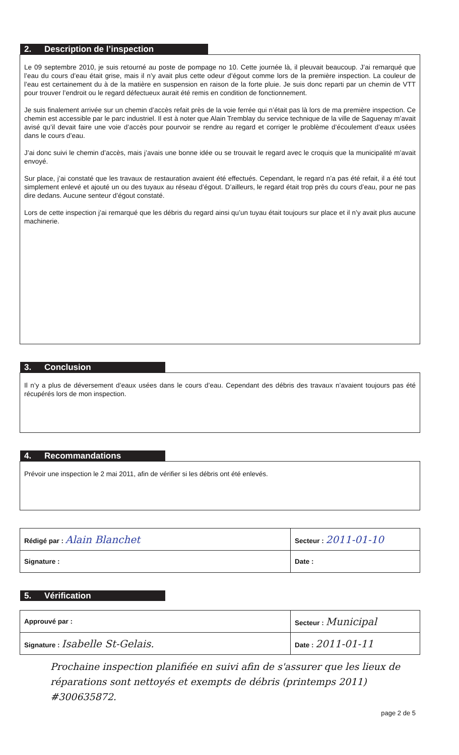2. Description de l’inspection
Le 09 septembre 2010, je suis retourné au poste de pompage no 10. Cette journée là, il pleuvait beaucoup. J’ai remarqué que l’eau du cours d’eau était grise, mais il n’y avait plus cette odeur d’égout comme lors de la première inspection. La couleur de l’eau est certainement du à de la matière en suspension en raison de la forte pluie. Je suis donc reparti par un chemin de VTT pour trouver l’endroit ou le regard défectueux aurait été remis en condition de fonctionnement.
Je suis finalement arrivée sur un chemin d’accès refait près de la voie ferrée qui n’était pas là lors de ma première inspection. Ce chemin est accessible par le parc industriel. Il est à noter que Alain Tremblay du service technique de la ville de Saguenay m’avait avisé qu’il devait faire une voie d’accès pour pourvoir se rendre au regard et corriger le problème d’écoulement d’eaux usées dans le cours d’eau.
J’ai donc suivi le chemin d’accès, mais j’avais une bonne idée ou se trouvait le regard avec le croquis que la municipalité m’avait envoyé.
Sur place, j’ai constaté que les travaux de restauration avaient été effectués. Cependant, le regard n’a pas été refait, il a été tout simplement enlevé et ajouté un ou des tuyaux au réseau d’égout. D’ailleurs, le regard était trop près du cours d’eau, pour ne pas dire dedans. Aucune senteur d’égout constaté.
Lors de cette inspection j’ai remarqué que les débris du regard ainsi qu’un tuyau était toujours sur place et il n’y avait plus aucune machinerie.
3. Conclusion
Il n’y a plus de déversement d’eaux usées dans le cours d’eau. Cependant des débris des travaux n’avaient toujours pas été récupérés lors de mon inspection.
4. Recommandations
Prévoir une inspection le 2 mai 2011, afin de vérifier si les débris ont été enlevés.
| Rédigé par : Alain Blanchet | Secteur : 2011-01-10 |
| Signature : | Date : |
5. Vérification
| Approuvé par : | Secteur : Municipal |
| Signature : Isabelle St-Gelais. | Date : 2011-01-11 |
Prochaine inspection planifiée en suivi afin de s'assurer que les lieux de réparations sont nettoyés et exempts de débris (printemps 2011) #300635872.
page 2 de 5